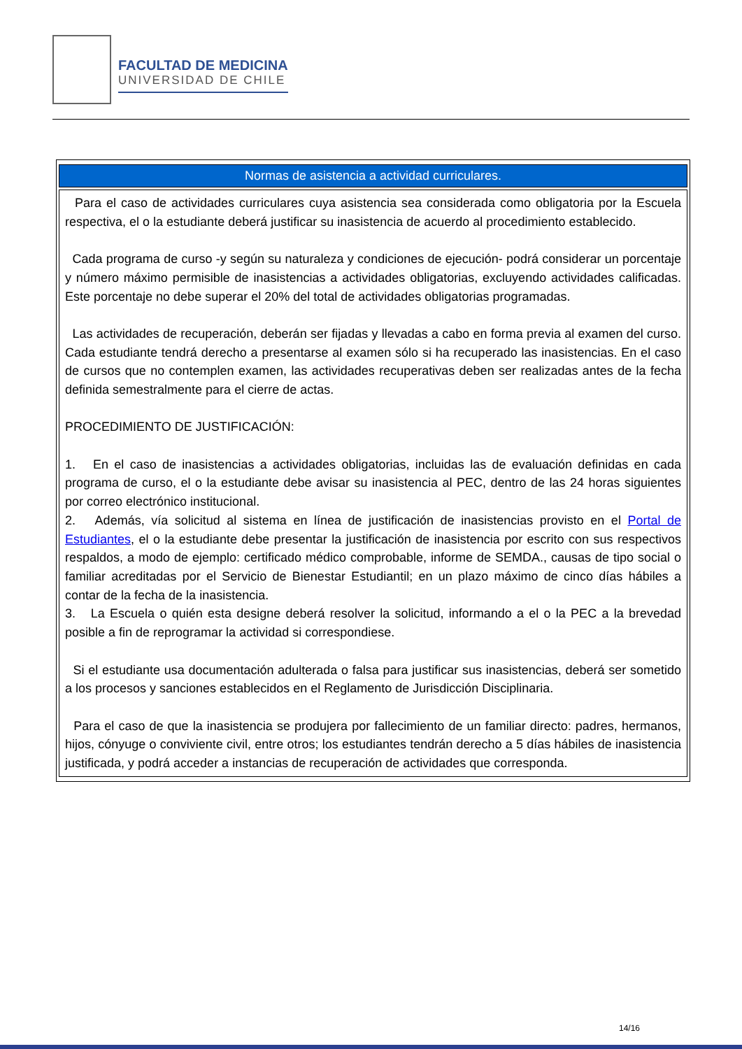FACULTAD DE MEDICINA
UNIVERSIDAD DE CHILE
| Normas de asistencia a actividad curriculares. |
| --- |
| Para el caso de actividades curriculares cuya asistencia sea considerada como obligatoria por la Escuela respectiva, el o la estudiante deberá justificar su inasistencia de acuerdo al procedimiento establecido. Cada programa de curso -y según su naturaleza y condiciones de ejecución- podrá considerar un porcentaje y número máximo permisible de inasistencias a actividades obligatorias, excluyendo actividades calificadas. Este porcentaje no debe superar el 20% del total de actividades obligatorias programadas. Las actividades de recuperación, deberán ser fijadas y llevadas a cabo en forma previa al examen del curso. Cada estudiante tendrá derecho a presentarse al examen sólo si ha recuperado las inasistencias. En el caso de cursos que no contemplen examen, las actividades recuperativas deben ser realizadas antes de la fecha definida semestralmente para el cierre de actas. PROCEDIMIENTO DE JUSTIFICACIÓN: 1. En el caso de inasistencias a actividades obligatorias, incluidas las de evaluación definidas en cada programa de curso, el o la estudiante debe avisar su inasistencia al PEC, dentro de las 24 horas siguientes por correo electrónico institucional. 2. Además, vía solicitud al sistema en línea de justificación de inasistencias provisto en el Portal de Estudiantes , el o la estudiante debe presentar la justificación de inasistencia por escrito con sus respectivos respaldos, a modo de ejemplo: certificado médico comprobable, informe de SEMDA., causas de tipo social o familiar acreditadas por el Servicio de Bienestar Estudiantil; en un plazo máximo de cinco días hábiles a contar de la fecha de la inasistencia. 3. La Escuela o quién esta designe deberá resolver la solicitud, informando a el o la PEC a la brevedad posible a fin de reprogramar la actividad si correspondiese. Si el estudiante usa documentación adulterada o falsa para justificar sus inasistencias, deberá ser sometido a los procesos y sanciones establecidos en el Reglamento de Jurisdicción Disciplinaria. Para el caso de que la inasistencia se produjera por fallecimiento de un familiar directo: padres, hermanos, hijos, cónyuge o conviviente civil, entre otros; los estudiantes tendrán derecho a 5 días hábiles de inasistencia justificada, y podrá acceder a instancias de recuperación de actividades que corresponda. |
14/16